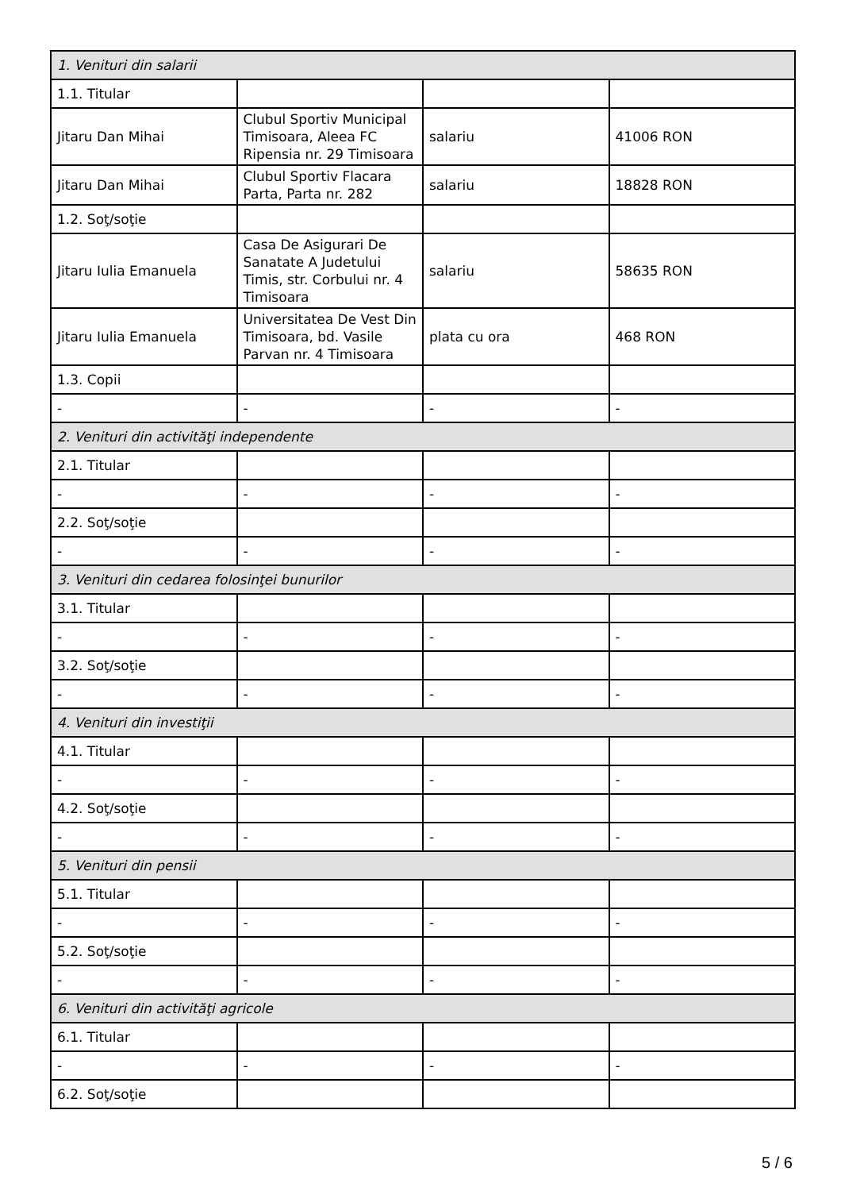| 1. Venituri din salarii | | | |
| 1.1. Titular | | | |
| Jitaru Dan Mihai | Clubul Sportiv Municipal Timisoara, Aleea FC Ripensia nr. 29 Timisoara | salariu | 41006 RON |
| Jitaru Dan Mihai | Clubul Sportiv Flacara Parta, Parta nr. 282 | salariu | 18828 RON |
| 1.2. Soţ/soţie | | | |
| Jitaru Iulia Emanuela | Casa De Asigurari De Sanatate A Judetului Timis, str. Corbului nr. 4 Timisoara | salariu | 58635 RON |
| Jitaru Iulia Emanuela | Universitatea De Vest Din Timisoara, bd. Vasile Parvan nr. 4 Timisoara | plata cu ora | 468 RON |
| 1.3. Copii | | | |
| - | - | - | - |
| 2. Venituri din activităţi independente | | | |
| 2.1. Titular | | | |
| - | - | - | - |
| 2.2. Soţ/soţie | | | |
| - | - | - | - |
| 3. Venituri din cedarea folosinţei bunurilor | | | |
| 3.1. Titular | | | |
| - | - | - | - |
| 3.2. Soţ/soţie | | | |
| - | - | - | - |
| 4. Venituri din investiţii | | | |
| 4.1. Titular | | | |
| - | - | - | - |
| 4.2. Soţ/soţie | | | |
| - | - | - | - |
| 5. Venituri din pensii | | | |
| 5.1. Titular | | | |
| - | - | - | - |
| 5.2. Soţ/soţie | | | |
| - | - | - | - |
| 6. Venituri din activităţi agricole | | | |
| 6.1. Titular | | | |
| - | - | - | - |
| 6.2. Soţ/soţie | | | |
5 / 6